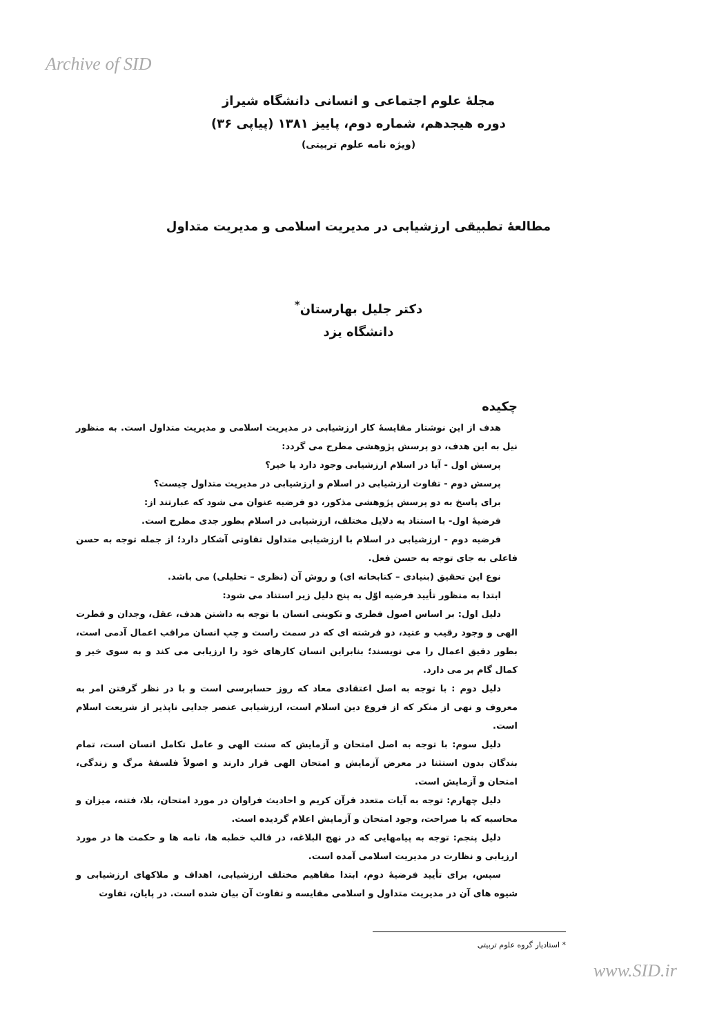Archive of SID
مجلهٔ علوم اجتماعی و انسانی دانشگاه شیراز
دوره هیجدهم، شماره دوم، پاییز ۱۳۸۱ (پیاپی ۳۶)
(ویژه نامه علوم تربیتی)
مطالعهٔ تطبیقی ارزشیابی در مدیریت اسلامی و مدیریت متداول
دکتر جلیل بهارستان<sup>*</sup>
دانشگاه یزد
چکیده
هدف از این نوشتار مقایسهٔ کار ارزشیابی در مدیریت اسلامی و مدیریت متداول است. به منظور نیل به این هدف، دو پرسش پژوهشی مطرح می گردد:
پرسش اول - آیا در اسلام ارزشیابی وجود دارد یا خیر؟
پرسش دوم - تفاوت ارزشیابی در اسلام و ارزشیابی در مدیریت متداول چیست؟
برای پاسخ به دو پرسش پژوهشی مذکور، دو فرضیه عنوان می شود که عبارتند از:
فرضیهٔ اول- با استناد به دلایل مختلف، ارزشیابی در اسلام بطور جدی مطرح است.
فرضیه دوم - ارزشیابی در اسلام با ارزشیابی متداول تفاوتی آشکار دارد؛ از جمله توجه به حسن فاعلی به جای توجه به حسن فعل.
نوع این تحقیق (بنیادی – کتابخانه ای) و روش آن (نظری – تحلیلی) می باشد.
ابتدا به منظور تأیید فرضیه اوّل به پنج دلیل زیر استناد می شود:
دلیل اول: بر اساس اصول فطری و تکوینی انسان با توجه به داشتن هدف، عقل، وجدان و فطرت الهی و وجود رقیب و عتید، دو فرشته ای که در سمت راست و چپ انسان مراقب اعمال آدمی است، بطور دقیق اعمال را می نویسند؛ بنابراین انسان کارهای خود را ارزیابی می کند و به سوی خیر و کمال گام بر می دارد.
دلیل دوم : با توجه به اصل اعتقادی معاد که روز حسابرسی است و با در نظر گرفتن امر به معروف و نهی از منکر که از فروع دین اسلام است، ارزشیابی عنصر جدایی ناپذیر از شریعت اسلام است.
دلیل سوم: با توجه به اصل امتحان و آزمایش که سنت الهی و عامل تکامل انسان است، تمام بندگان بدون استثنا در معرض آزمایش و امتحان الهی قرار دارند و اصولاً فلسفهٔ مرگ و زندگی، امتحان و آزمایش است.
دلیل چهارم: توجه به آیات متعدد قرآن کریم و احادیث فراوان در مورد امتحان، بلا، فتنه، میزان و محاسبه که با صراحت، وجود امتحان و آزمایش اعلام گردیده است.
دلیل پنجم: توجه به پیامهایی که در نهج البلاغه، در قالب خطبه ها، نامه ها و حکمت ها در مورد ارزیابی و نظارت در مدیریت اسلامی آمده است.
سپس، برای تأیید فرضیهٔ دوم، ابتدا مفاهیم مختلف ارزشیابی، اهداف و ملاکهای ارزشیابی و شیوه های آن در مدیریت متداول و اسلامی مقایسه و تفاوت آن بیان شده است. در پایان، تفاوت
* استادیار گروه علوم تربیتی
www.SID.ir